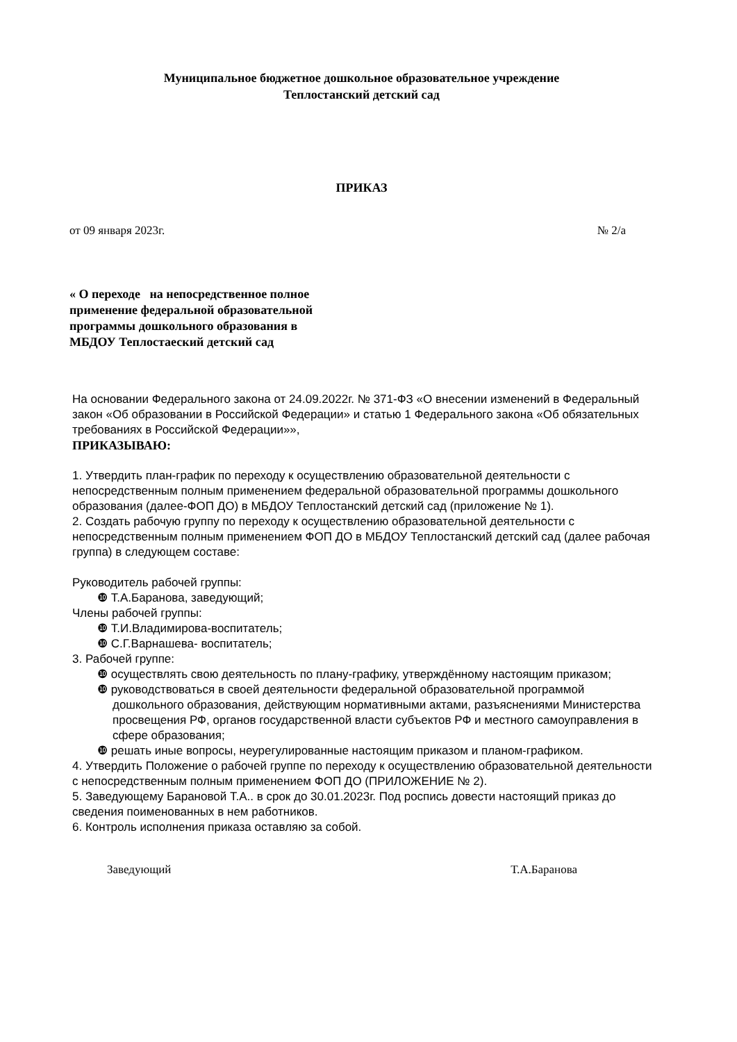Муниципальное бюджетное дошкольное образовательное учреждение
Теплостанский детский сад
ПРИКАЗ
от 09 января 2023г. № 2/а
« О переходе на непосредственное полное применение федеральной образовательной программы дошкольного образования в МБДОУ Теплостаеский детский сад
На основании Федерального закона от 24.09.2022г. № 371-ФЗ «О внесении изменений в Федеральный закон «Об образовании в Российской Федерации» и статью 1 Федерального закона «Об обязательных требованиях в Российской Федерации»»,
ПРИКАЗЫВАЮ:
1. Утвердить план-график по переходу к осуществлению образовательной деятельности с непосредственным полным применением федеральной образовательной программы дошкольного образования (далее-ФОП ДО) в МБДОУ Теплостанский детский сад (приложение № 1).
2. Создать рабочую группу по переходу к осуществлению образовательной деятельности с непосредственным полным применением ФОП ДО в МБДОУ Теплостанский детский сад (далее рабочая группа) в следующем составе:
Руководитель рабочей группы:
❿ Т.А.Баранова, заведующий;
Члены рабочей группы:
❿ Т.И.Владимирова-воспитатель;
❿ С.Г.Варнашева- воспитатель;
3. Рабочей группе:
❿ осуществлять свою деятельность по плану-графику, утверждённому настоящим приказом;
❿ руководствоваться в своей деятельности федеральной образовательной программой дошкольного образования, действующим нормативными актами, разъяснениями Министерства просвещения РФ, органов государственной власти субъектов РФ и местного самоуправления в сфере образования;
❿ решать иные вопросы, неурегулированные настоящим приказом и планом-графиком.
4. Утвердить Положение о рабочей группе по переходу к осуществлению образовательной деятельности с непосредственным полным применением ФОП ДО (ПРИЛОЖЕНИЕ № 2).
5. Заведующему Барановой Т.А.. в срок до 30.01.2023г. Под роспись довести настоящий приказ до сведения поименованных в нем работников.
6. Контроль исполнения приказа оставляю за собой.
Заведующий Т.А.Баранова